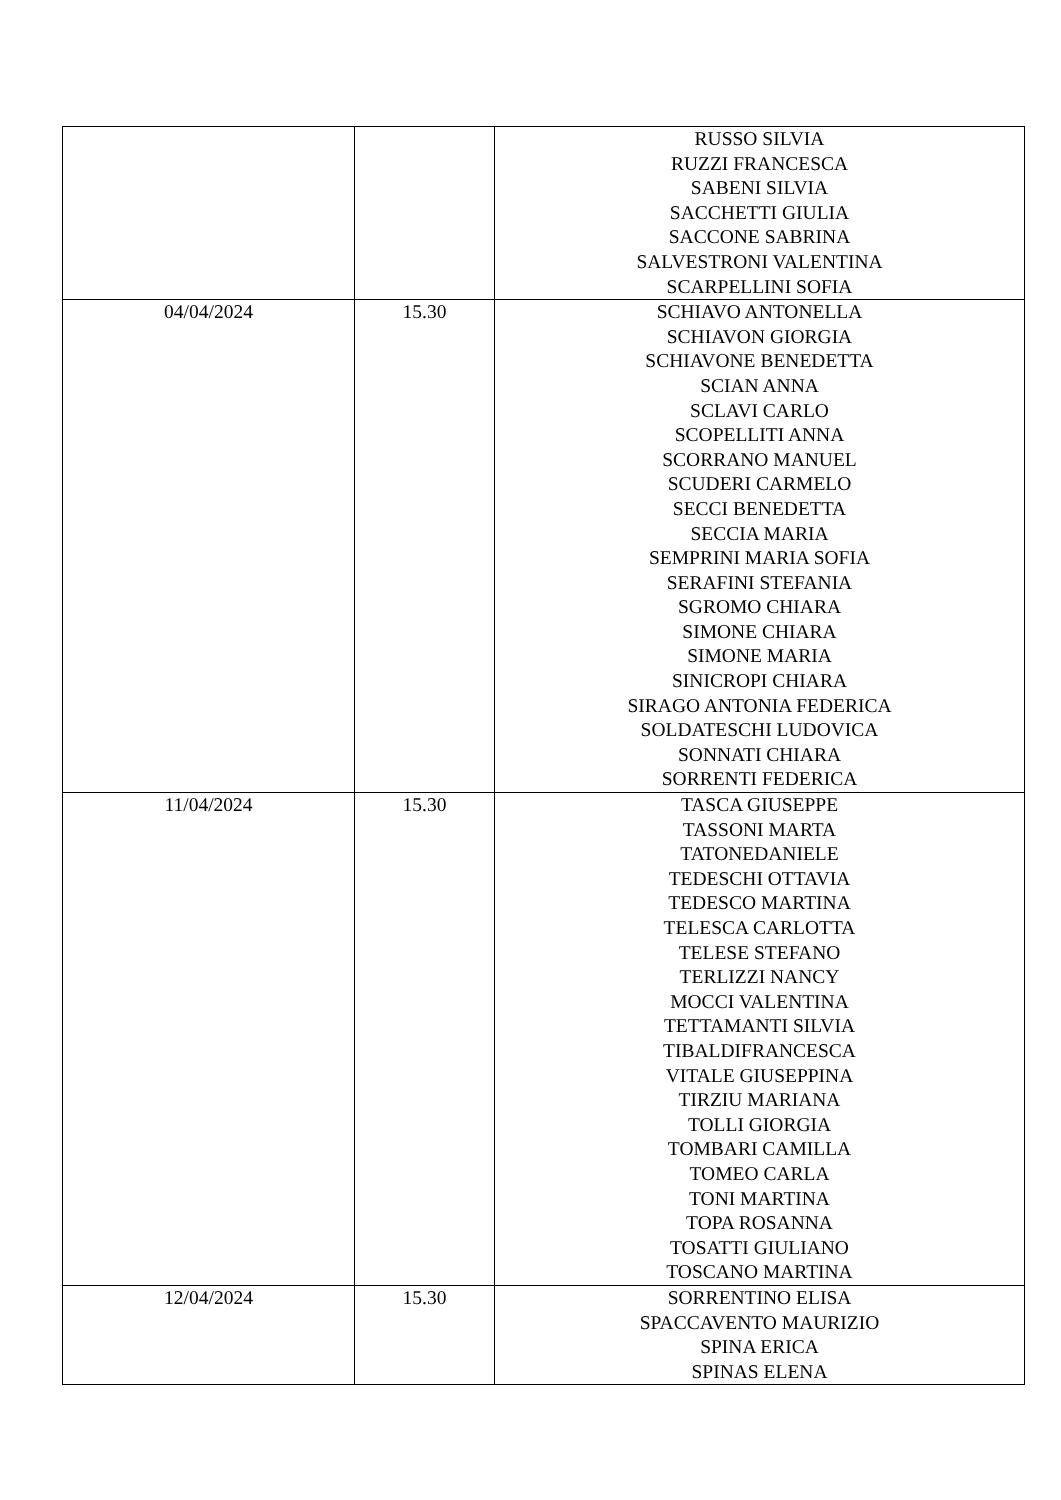| | | RUSSO SILVIA RUZZI FRANCESCA SABENI SILVIA SACCHETTI GIULIA SACCONE SABRINA SALVESTRONI VALENTINA SCARPELLINI SOFIA |
| 04/04/2024 | 15.30 | SCHIAVO ANTONELLA SCHIAVON GIORGIA SCHIAVONE BENEDETTA SCIAN ANNA SCLAVI CARLO SCOPELLITI ANNA SCORRANO MANUEL SCUDERI CARMELO SECCI BENEDETTA SECCIA MARIA SEMPRINI MARIA SOFIA SERAFINI STEFANIA SGROMO CHIARA SIMONE CHIARA SIMONE MARIA SINICROPI CHIARA SIRAGO ANTONIA FEDERICA SOLDATESCHI LUDOVICA SONNATI CHIARA SORRENTI FEDERICA |
| 11/04/2024 | 15.30 | TASCA GIUSEPPE TASSONI MARTA TATONEDANIELE TEDESCHI OTTAVIA TEDESCO MARTINA TELESCA CARLOTTA TELESE STEFANO TERLIZZI NANCY MOCCI VALENTINA TETTAMANTI SILVIA TIBALDIFRANCESCA VITALE GIUSEPPINA TIRZIU MARIANA TOLLI GIORGIA TOMBARI CAMILLA TOMEO CARLA TONI MARTINA TOPA ROSANNA TOSATTI GIULIANO TOSCANO MARTINA |
| 12/04/2024 | 15.30 | SORRENTINO ELISA SPACCAVENTO MAURIZIO SPINA ERICA SPINAS ELENA |